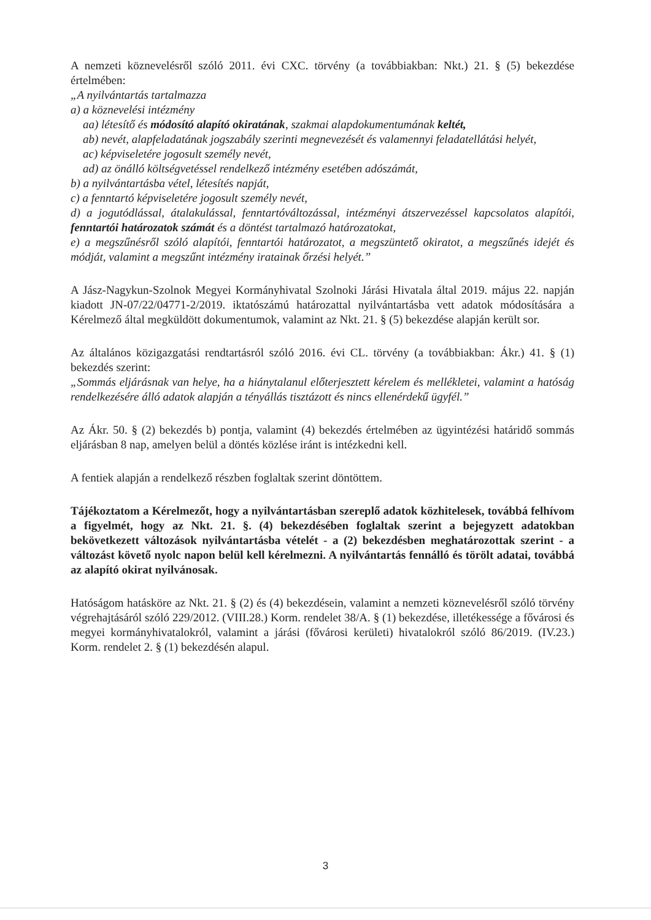A nemzeti köznevelésről szóló 2011. évi CXC. törvény (a továbbiakban: Nkt.) 21. § (5) bekezdése értelmében:
„A nyilvántartás tartalmazza
a) a köznevelési intézmény
aa) létesítő és módosító alapító okiratának, szakmai alapdokumentumának keltét,
ab) nevét, alapfeladatának jogszabály szerinti megnevezését és valamennyi feladatellátási helyét,
ac) képviseletére jogosult személy nevét,
ad) az önálló költségvetéssel rendelkező intézmény esetében adószámát,
b) a nyilvántartásba vétel, létesítés napját,
c) a fenntartó képviseletére jogosult személy nevét,
d) a jogutódlással, átalakulással, fenntartóváltozással, intézményi átszervezéssel kapcsolatos alapítói, fenntartói határozatok számát és a döntést tartalmazó határozatokat,
e) a megszűnésről szóló alapítói, fenntartói határozatot, a megszüntető okiratot, a megszűnés idejét és módját, valamint a megszűnt intézmény iratainak őrzési helyét.”
A Jász-Nagykun-Szolnok Megyei Kormányhivatal Szolnoki Járási Hivatala által 2019. május 22. napján kiadott JN-07/22/04771-2/2019. iktatószámú határozattal nyilvántartásba vett adatok módosítására a Kérelmező által megküldött dokumentumok, valamint az Nkt. 21. § (5) bekezdése alapján került sor.
Az általános közigazgatási rendtartásról szóló 2016. évi CL. törvény (a továbbiakban: Ákr.) 41. § (1) bekezdés szerint:
„Sommás eljárásnak van helye, ha a hiánytalanul előterjesztett kérelem és mellékletei, valamint a hatóság rendelkezésére álló adatok alapján a tényállás tisztázott és nincs ellenérdekű ügyfél.”
Az Ákr. 50. § (2) bekezdés b) pontja, valamint (4) bekezdés értelmében az ügyintézési határidő sommás eljárásban 8 nap, amelyen belül a döntés közlése iránt is intézkedni kell.
A fentiek alapján a rendelkező részben foglaltak szerint döntöttem.
Tájékoztatom a Kérelmezőt, hogy a nyilvántartásban szereplő adatok közhitelesek, továbbá felhívom a figyelmét, hogy az Nkt. 21. §. (4) bekezdésében foglaltak szerint a bejegyzett adatokban bekövetkezett változások nyilvántartásba vételét - a (2) bekezdésben meghatározottak szerint - a változást követő nyolc napon belül kell kérelmezni. A nyilvántartás fennálló és törölt adatai, továbbá az alapító okirat nyilvánosak.
Hatóságom hatásköre az Nkt. 21. § (2) és (4) bekezdésein, valamint a nemzeti köznevelésről szóló törvény végrehajtásáról szóló 229/2012. (VIII.28.) Korm. rendelet 38/A. § (1) bekezdése, illetékessége a fővárosi és megyei kormányhivatalokról, valamint a járási (fővárosi kerületi) hivatalokról szóló 86/2019. (IV.23.) Korm. rendelet 2. § (1) bekezdésén alapul.
3